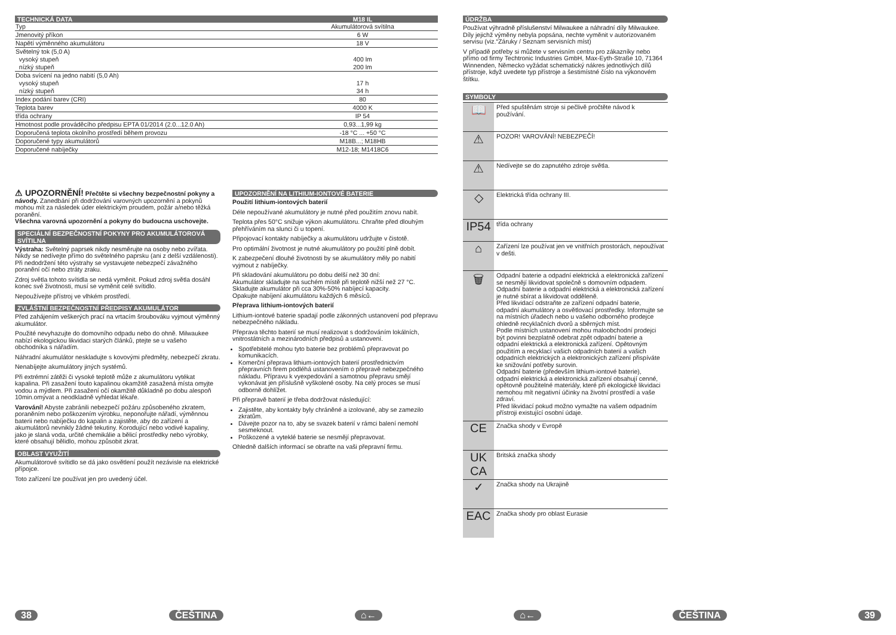| TECHNICKÁ DATA | M18 IL |
| --- | --- |
| Typ | Akumulátorová svítilna |
| Jmenovitý příkon | 6 W |
| Napětí výměnného akumulátoru | 18 V |
| Světelný tok (5,0 A) vysoký stupeň nízký stupeň | 400 lm 200 lm |
| Doba svícení na jedno nabití (5,0 Ah) vysoký stupeň nízký stupeň | 17 h 34 h |
| Index podání barev (CRI) | 80 |
| Teplota barev | 4000 K |
| třída ochrany | IP 54 |
| Hmotnost podle prováděcího předpisu EPTA 01/2014 (2.0...12.0 Ah) | 0,93...1,99 kg |
| Doporučená teplota okolního prostředí během provozu | -18 °C ... +50 °C |
| Doporučené typy akumulátorů | M18B...; M18HB |
| Doporučené nabíječky | M12-18; M1418C6 |
⚠ UPOZORNĚNÍ! Přečtěte si všechny bezpečnostní pokyny a návody. Zanedbání při dodržování varovných upozornění a pokynů mohou mít za následek úder elektrickým proudem, požár a/nebo těžká poranění.
Všechna varovná upozornění a pokyny do budoucna uschovejte.
SPECIÁLNÍ BEZPEČNOSTNÍ POKYNY PRO AKUMULÁTOROVÁ SVÍTILNA
Výstraha: Světelný paprsek nikdy nesměrujte na osoby nebo zvířata. Nikdy se nedívejte přímo do světelného paprsku (ani z delší vzdálenosti). Při nedodržení této výstrahy se vystavujete nebezpečí závažného poranění očí nebo ztráty zraku.
Zdroj světla tohoto svítidla se nedá vyměnit. Pokud zdroj světla dosáhl konec své životnosti, musí se vyměnit celé svítidlo.
Nepoužívejte přístroj ve vlhkém prostředí.
ZVLÁŠTNÍ BEZPEČNOSTNÍ PŘEDPISY AKUMULÁTOR
Před zahájením veškerých prací na vrtacím šroubováku vyjmout výměnný akumulátor.
Použité nevyhazujte do domovního odpadu nebo do ohně. Milwaukee nabízí ekologickou likvidaci starých článků, ptejte se u vašeho obchodníka s nářadím.
Náhradní akumulátor neskladujte s kovovými předměty, nebezpečí zkratu.
Nenabíjejte akumulátory jiných systémů.
Při extrémní zátěži či vysoké teplotě může z akumulátoru vytékat kapalina. Při zasažení touto kapalinou okamžitě zasažená místa omyjte vodou a mýdlem. Při zasažení očí okamžitě důkladně po dobu alespoň 10min.omývat a neodkladně vyhledat lékaře.
Varování! Abyste zabránili nebezpečí požáru způsobeného zkratem, poraněním nebo poškozením výrobku, neponořujte nářadí, výměnnou baterii nebo nabíječku do kapalin a zajistěte, aby do zařízení a akumulátorů nevnikly žádné tekutiny. Korodující nebo vodivé kapaliny, jako je slaná voda, určité chemikálie a bělicí prostředky nebo výrobky, které obsahují bělidlo, mohou způsobit zkrat.
OBLAST VYUŽITÍ
Akumulátorové svítidlo se dá jako osvětlení použít nezávisle na elektrické přípojce.
Toto zařízení lze používat jen pro uvedený účel.
UPOZORNĚNÍ NA LITHIUM-IONTOVÉ BATERIE
Použití lithium-iontových baterií
Déle nepoužívané akumulátory je nutné před použitím znovu nabít.
Teplota přes 50°C snižuje výkon akumulátoru. Chraňte před dlouhým přehříváním na slunci či u topení.
Připojovací kontakty nabíječky a akumulátoru udržujte v čistotě.
Pro optimální životnost je nutné akumulátory po použití plně dobít.
K zabezpečení dlouhé životnosti by se akumulátory měly po nabití vyjmout z nabíječky.
Při skladování akumulátoru po dobu delší než 30 dní:
Akumulátor skladujte na suchém místě při teplotě nižší než 27 °C.
Skladujte akumulátor při cca 30%-50% nabíjecí kapacity.
Opakujte nabíjení akumulátoru každých 6 měsíců.
Přeprava lithium-iontových baterií
Lithium-iontové baterie spadají podle zákonných ustanovení pod přepravu nebezpečného nákladu.
Přeprava těchto baterií se musí realizovat s dodržováním lokálních, vnitrostátních a mezinárodních předpisů a ustanovení.
Spotřebitelé mohou tyto baterie bez problémů přepravovat po komunikacích.
Komerční přeprava lithium-iontových baterií prostřednictvím přepravních firem podléhá ustanovením o přepravě nebezpečného nákladu. Přípravu k vyexpedování a samotnou přepravu smějí vykonávat jen příslušně vyškolené osoby. Na celý proces se musí odborně dohlížet.
Při přepravě baterií je třeba dodržovat následující:
Zajistěte, aby kontakty byly chráněné a izolované, aby se zamezilo zkratům.
Dávejte pozor na to, aby se svazek baterií v rámci balení nemohl sesmeknout.
Poškozené a vyteklé baterie se nesmějí přepravovat.
Ohledně dalších informací se obraťte na vaši přepravní firmu.
ÚDRŽBA
Používat výhradně příslušenství Milwaukee a náhradní díly Milwaukee. Díly jejichž výměny nebyla popsána, nechte vyměnit v autorizovaném servisu (viz.“Záruky / Seznam servisních míst)
V případě potřeby si můžete v servisním centru pro zákazníky nebo přímo od firmy Techtronic Industries GmbH, Max-Eyth-Straße 10, 71364 Winnenden, Německo vyžádat schematický nákres jednotlivých dílů přístroje, když uvedete typ přístroje a šestimístné číslo na výkonovém štítku.
SYMBOLY
📖
Před spuštěnám stroje si pečlivě pročtěte návod k používání.
⚠
POZOR! VAROVÁNÍ! NEBEZPEČÍ!
⚠
Nedívejte se do zapnutého zdroje světla.
◇
Elektrická třída ochrany III.
IP54
třída ochrany
⌂
Zařízení lze používat jen ve vnitřních prostorách, nepoužívat v dešti.
🗑
Odpadní baterie a odpadní elektrická a elektronická zařízení se nesmějí likvidovat společně s domovním odpadem. Odpadní baterie a odpadní elektrická a elektronická zařízení je nutné sbírat a likvidovat odděleně.
Před likvidací odstraňte ze zařízení odpadní baterie, odpadní akumulátory a osvětlovací prostředky. Informujte se na místních úřadech nebo u vašeho odborného prodejce ohledně recyklačních dvorů a sběrných míst.
Podle místních ustanovení mohou maloobchodní prodejci být povinni bezplatně odebrat zpět odpadní baterie a odpadní elektrická a elektronická zařízení. Opětovným použitím a recyklací vašich odpadních baterií a vašich odpadních elektrických a elektronických zařízení přispíváte ke snižování potřeby surovin.
Odpadní baterie (především lithium-iontové baterie), odpadní elektrická a elektronická zařízení obsahují cenné, opětovně použitelné materiály, které při ekologické likvidaci nemohou mít negativní účinky na životní prostředí a vaše zdraví.
Před likvidací pokud možno vymažte na vašem odpadním přístroji existující osobní údaje.
CE
Značka shody v Evropě
UK CA
Britská značka shody
✓
Značka shody na Ukrajině
EAC
Značka shody pro oblast Eurasie
38 ČEŠTINA ⌂← ⌂← ČEŠTINA 39